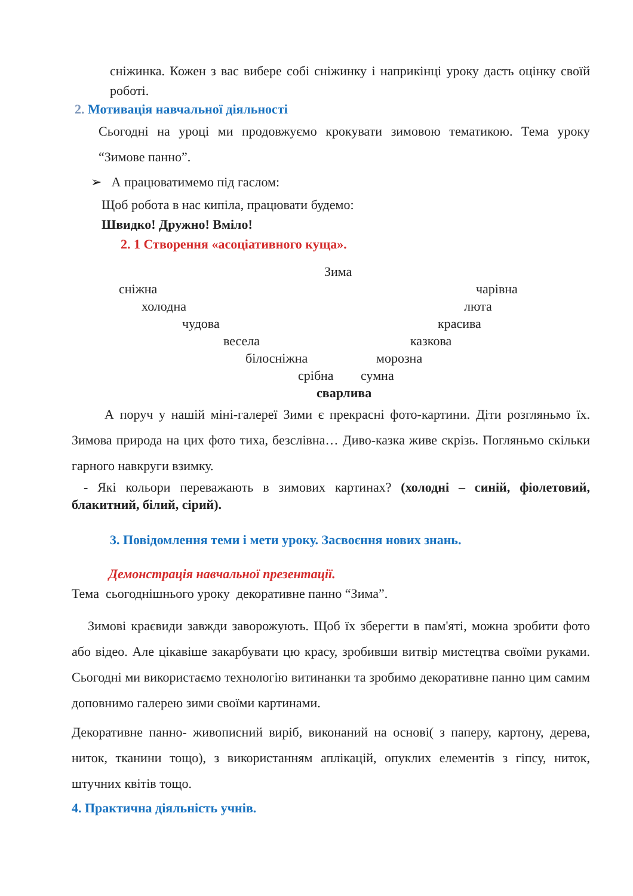сніжинка. Кожен з вас вибере собі сніжинку і наприкінці уроку дасть оцінку своїй роботі.
2. Мотивація навчальної діяльності
Сьогодні на уроці ми продовжуємо крокувати зимовою тематикою. Тема уроку “Зимове панно”.
➢ А працюватимемо під гаслом:
Щоб робота в нас кипіла, працювати будемо:
Швидко! Дружно! Вміло!
2. 1 Створення «асоціативного куща».
Зима
сніжна чарівна
холодна люта
чудова красива
весела казкова
білосніжна морозна
срібна сумна
сварлива
А поруч у нашій міні-галереї Зими є прекрасні фото-картини. Діти розгляньмо їх. Зимова природа на цих фото тиха, безслівна… Диво-казка живе скрізь. Погляньмо скільки гарного навкруги взимку.
- Які кольори переважають в зимових картинах? (холодні – синій, фіолетовий, блакитний, білий, сірий).
3. Повідомлення теми і мети уроку. Засвоєння нових знань.
Демонстрація навчальної презентації.
Тема сьогоднішнього уроку декоративне панно “Зима”.
Зимові краєвиди завжди заворожують. Щоб їх зберегти в пам'яті, можна зробити фото або відео. Але цікавіше закарбувати цю красу, зробивши витвір мистецтва своїми руками. Сьогодні ми використаємо технологію витинанки та зробимо декоративне панно цим самим доповнимо галерею зими своїми картинами.
Декоративне панно- живописний виріб, виконаний на основі( з паперу, картону, дерева, ниток, тканини тощо), з використанням аплікацій, опуклих елементів з гіпсу, ниток, штучних квітів тощо.
4. Практична діяльність учнів.